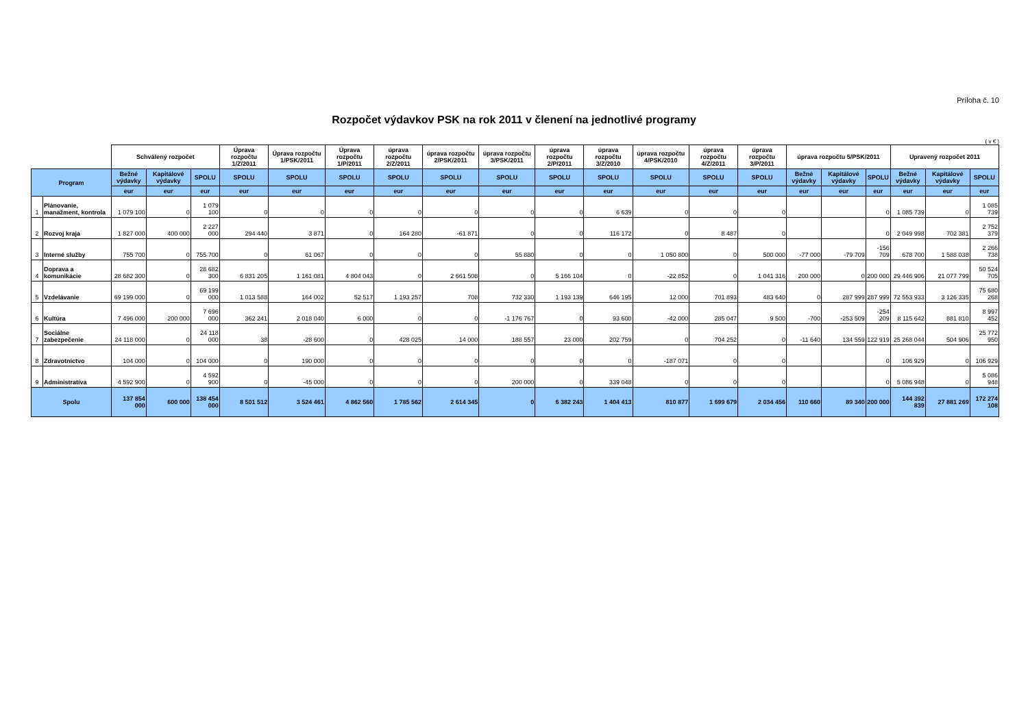Príloha č. 10
Rozpočet výdavkov PSK na rok 2011 v členení na jednotlivé programy
( v € )
| | | Schválený rozpočet | | | Úprava rozpočtu 1/Z/2011 | Úprava rozpočtu 1/PSK/2011 | Úprava rozpočtu 1/P/2011 | úprava rozpočtu 2/Z/2011 | úprava rozpočtu 2/PSK/2011 | úprava rozpočtu 3/PSK/2011 | úprava rozpočtu 2/P/2011 | úprava rozpočtu 3/Z/2010 | úprava rozpočtu 4/PSK/2010 | úprava rozpočtu 4/Z/2011 | úprava rozpočtu 3/P/2011 | úprava rozpočtu 5/PSK/2011 | | | Upravený rozpočet 2011 | | |
| --- | --- | --- | --- | --- | --- | --- | --- | --- | --- | --- | --- | --- | --- | --- | --- | --- | --- | --- | --- | --- | --- |
| Program | | Bežné výdavky | Kapitálové výdavky | SPOLU | SPOLU | SPOLU | SPOLU | SPOLU | SPOLU | SPOLU | SPOLU | SPOLU | SPOLU | SPOLU | SPOLU | Bežné výdavky | Kapitálové výdavky | SPOLU | Bežné výdavky | Kapitálové výdavky | SPOLU |
| | | eur | eur | eur | eur | eur | eur | eur | eur | eur | eur | eur | eur | eur | eur | eur | eur | eur | eur | eur | eur |
| 1 | Plánovanie, manažment, kontrola | 1 079 100 | 0 | 1 079 100 | 0 | 0 | 0 | 0 | 0 | 0 | 0 | 6 639 | 0 | 0 | 0 | | | 0 | 1 085 739 | 0 | 1 085 739 |
| 2 | Rozvoj kraja | 1 827 000 | 400 000 | 2 227 000 | 294 440 | 3 871 | 0 | 164 280 | -61 871 | 0 | 0 | 116 172 | 0 | 8 487 | 0 | | | 0 | 2 049 998 | 702 381 | 2 752 379 |
| 3 | Interné služby | 755 700 | 0 | 755 700 | 0 | 61 067 | 0 | 0 | 0 | 55 880 | 0 | 0 | 1 050 800 | 0 | 500 000 | -77 000 | -79 709 | -156 709 | 678 700 | 1 588 038 | 2 266 738 |
| 4 | Doprava a komunikácie | 28 682 300 | 0 | 28 682 300 | 6 831 205 | 1 161 081 | 4 804 043 | 0 | 2 661 508 | 0 | 5 166 104 | 0 | -22 852 | 0 | 1 041 316 | 200 000 | 0 | 200 000 | 29 446 906 | 21 077 799 | 50 524 705 |
| 5 | Vzdelávanie | 69 199 000 | 0 | 69 199 000 | 1 013 588 | 164 002 | 52 517 | 1 193 257 | 708 | 732 330 | 1 193 139 | 646 195 | 12 000 | 701 893 | 483 640 | 0 | 287 999 | 287 999 | 72 553 933 | 3 126 335 | 75 680 268 |
| 6 | Kultúra | 7 496 000 | 200 000 | 7 696 000 | 362 241 | 2 018 040 | 6 000 | 0 | 0 | -1 176 767 | 0 | 93 600 | -42 000 | 285 047 | 9 500 | -700 | -253 509 | -254 209 | 8 115 642 | 881 810 | 8 997 452 |
| 7 | Sociálne zabezpečenie | 24 118 000 | 0 | 24 118 000 | 38 | -28 600 | 0 | 428 025 | 14 000 | 188 557 | 23 000 | 202 759 | 0 | 704 252 | 0 | -11 640 | 134 559 | 122 919 | 25 268 044 | 504 906 | 25 772 950 |
| 8 | Zdravotníctvo | 104 000 | 0 | 104 000 | 0 | 190 000 | 0 | 0 | 0 | 0 | 0 | 0 | -187 071 | 0 | 0 | | | 0 | 106 929 | 0 | 106 929 |
| 9 | Administratíva | 4 592 900 | 0 | 4 592 900 | 0 | -45 000 | 0 | 0 | 0 | 200 000 | 0 | 339 048 | 0 | 0 | 0 | | | 0 | 5 086 948 | 0 | 5 086 948 |
| Spolu | | 137 854 000 | 600 000 | 138 454 000 | 8 501 512 | 3 524 461 | 4 862 560 | 1 785 562 | 2 614 345 | 0 | 6 382 243 | 1 404 413 | 810 877 | 1 699 679 | 2 034 456 | 110 660 | 89 340 | 200 000 | 144 392 839 | 27 881 269 | 172 274 108 |